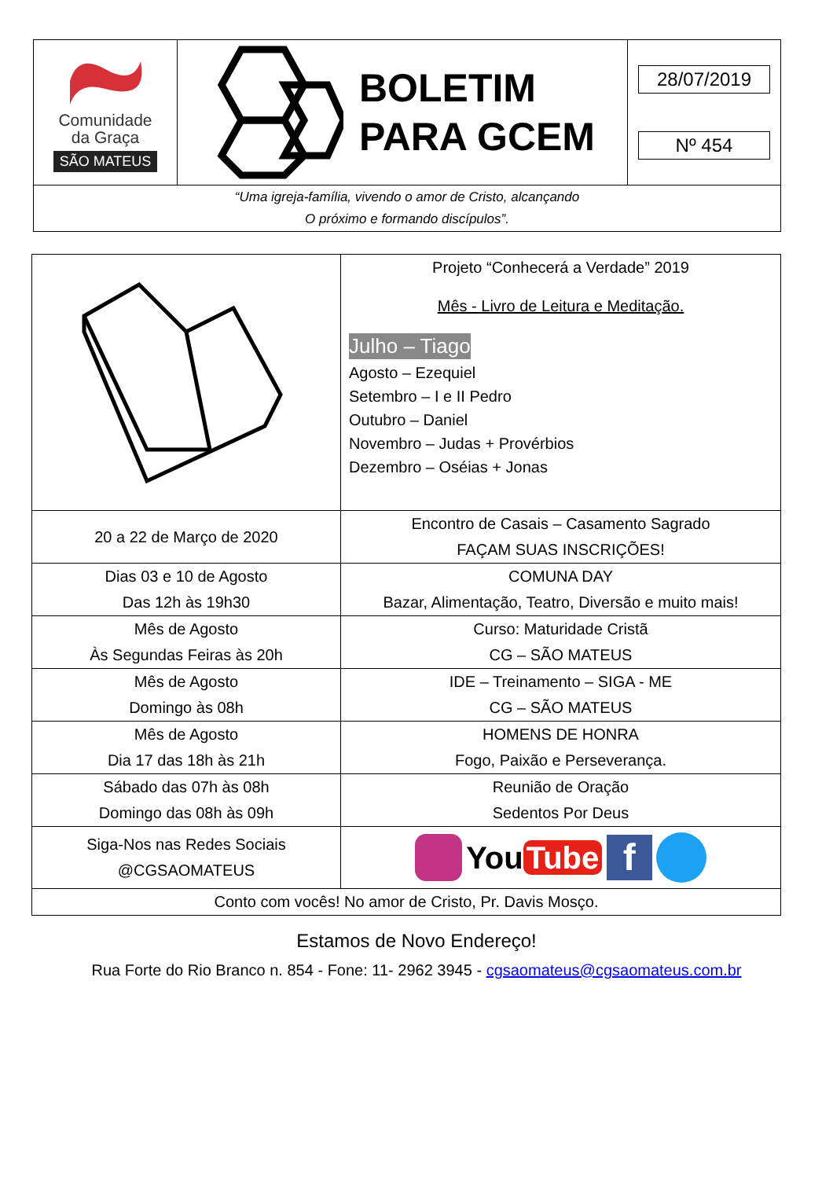| Comunidade da Graça SÃO MATEUS | BOLETIM PARA GCEM | 28/07/2019 Nº 454 |
| “Uma igreja-família, vivendo o amor de Cristo, alcançando O próximo e formando discípulos”. | | |
| | Projeto “Conhecerá a Verdade” 2019 Mês - Livro de Leitura e Meditação. Julho – Tiago Agosto – Ezequiel Setembro – I e II Pedro Outubro – Daniel Novembro – Judas + Provérbios Dezembro – Oséias + Jonas |
| 20 a 22 de Março de 2020 | Encontro de Casais – Casamento Sagrado FAÇAM SUAS INSCRIÇÕES! |
| Dias 03 e 10 de Agosto Das 12h às 19h30 | COMUNA DAY Bazar, Alimentação, Teatro, Diversão e muito mais! |
| Mês de Agosto Às Segundas Feiras às 20h | Curso: Maturidade Cristã CG – SÃO MATEUS |
| Mês de Agosto Domingo às 08h | IDE – Treinamento – SIGA - ME CG – SÃO MATEUS |
| Mês de Agosto Dia 17 das 18h às 21h | HOMENS DE HONRA Fogo, Paixão e Perseverança. |
| Sábado das 07h às 08h Domingo das 08h às 09h | Reunião de Oração Sedentos Por Deus |
| Siga-Nos nas Redes Sociais @CGSAOMATEUS | You Tube f |
| Conto com vocês! No amor de Cristo, Pr. Davis Mosço. | |
Estamos de Novo Endereço!
Rua Forte do Rio Branco n. 854 - Fone: 11- 2962 3945 - cgsaomateus@cgsaomateus.com.br